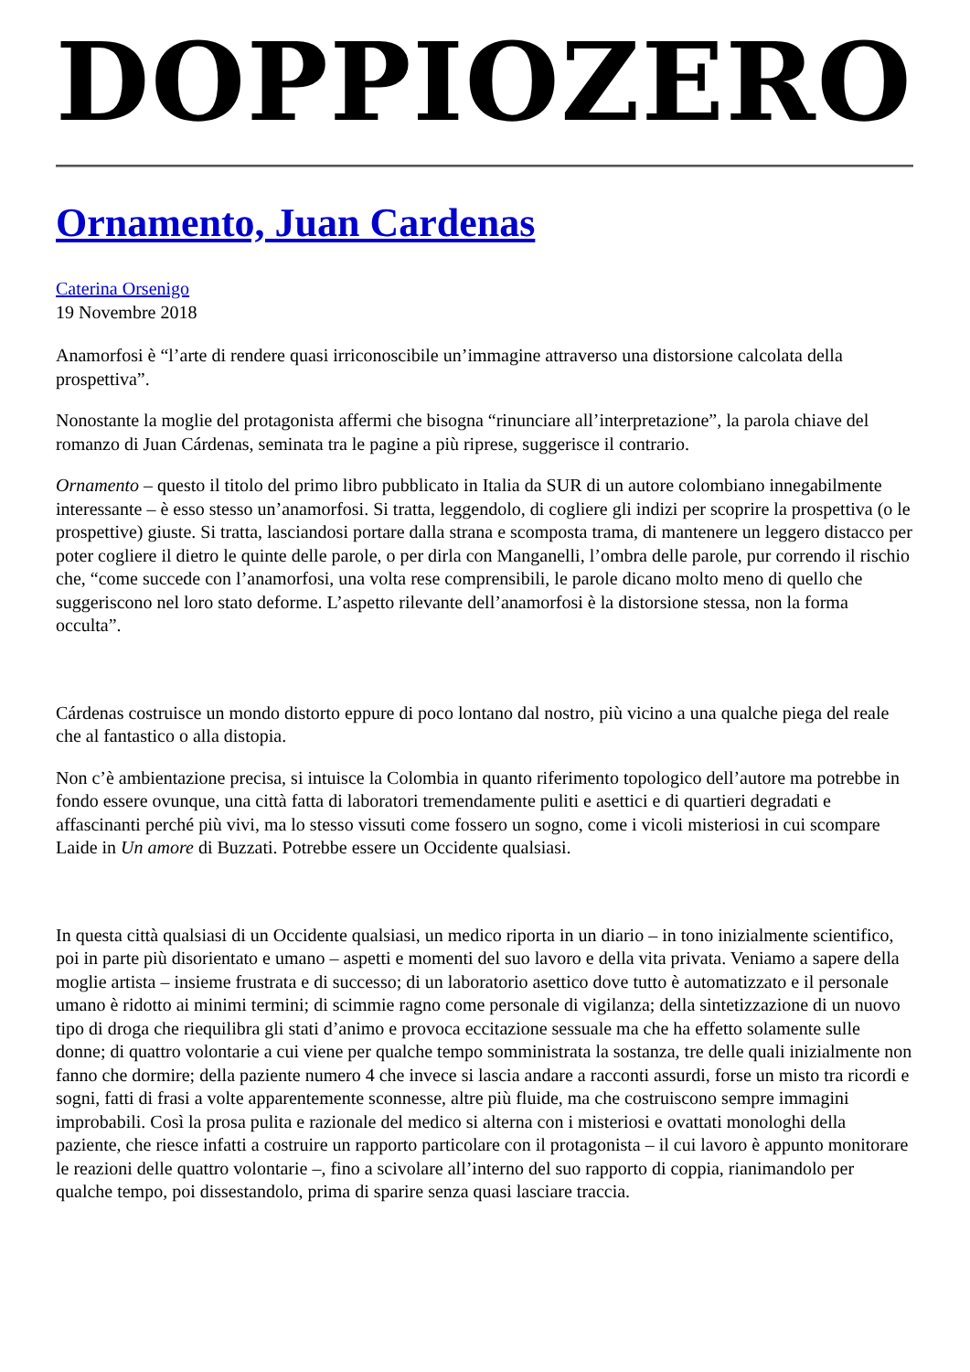DOPPIOZERO
Ornamento, Juan Cardenas
Caterina Orsenigo
19 Novembre 2018
Anamorfosi è “l’arte di rendere quasi irriconoscibile un’immagine attraverso una distorsione calcolata della prospettiva”.
Nonostante la moglie del protagonista affermi che bisogna “rinunciare all’interpretazione”, la parola chiave del romanzo di Juan Cárdenas, seminata tra le pagine a più riprese, suggerisce il contrario.
Ornamento – questo il titolo del primo libro pubblicato in Italia da SUR di un autore colombiano innegabilmente interessante – è esso stesso un’anamorfosi. Si tratta, leggendolo, di cogliere gli indizi per scoprire la prospettiva (o le prospettive) giuste. Si tratta, lasciandosi portare dalla strana e scomposta trama, di mantenere un leggero distacco per poter cogliere il dietro le quinte delle parole, o per dirla con Manganelli, l’ombra delle parole, pur correndo il rischio che, “come succede con l’anamorfosi, una volta rese comprensibili, le parole dicano molto meno di quello che suggeriscono nel loro stato deforme. L’aspetto rilevante dell’anamorfosi è la distorsione stessa, non la forma occulta”.
Cárdenas costruisce un mondo distorto eppure di poco lontano dal nostro, più vicino a una qualche piega del reale che al fantastico o alla distopia.
Non c’è ambientazione precisa, si intuisce la Colombia in quanto riferimento topologico dell’autore ma potrebbe in fondo essere ovunque, una città fatta di laboratori tremendamente puliti e asettici e di quartieri degradati e affascinanti perché più vivi, ma lo stesso vissuti come fossero un sogno, come i vicoli misteriosi in cui scompare Laide in Un amore di Buzzati. Potrebbe essere un Occidente qualsiasi.
In questa città qualsiasi di un Occidente qualsiasi, un medico riporta in un diario – in tono inizialmente scientifico, poi in parte più disorientato e umano – aspetti e momenti del suo lavoro e della vita privata. Veniamo a sapere della moglie artista – insieme frustrata e di successo; di un laboratorio asettico dove tutto è automatizzato e il personale umano è ridotto ai minimi termini; di scimmie ragno come personale di vigilanza; della sintetizzazione di un nuovo tipo di droga che riequilibra gli stati d’animo e provoca eccitazione sessuale ma che ha effetto solamente sulle donne; di quattro volontarie a cui viene per qualche tempo somministrata la sostanza, tre delle quali inizialmente non fanno che dormire; della paziente numero 4 che invece si lascia andare a racconti assurdi, forse un misto tra ricordi e sogni, fatti di frasi a volte apparentemente sconnesse, altre più fluide, ma che costruiscono sempre immagini improbabili. Così la prosa pulita e razionale del medico si alterna con i misteriosi e ovattati monologhi della paziente, che riesce infatti a costruire un rapporto particolare con il protagonista – il cui lavoro è appunto monitorare le reazioni delle quattro volontarie –, fino a scivolare all’interno del suo rapporto di coppia, rianimandolo per qualche tempo, poi dissestandolo, prima di sparire senza quasi lasciare traccia.